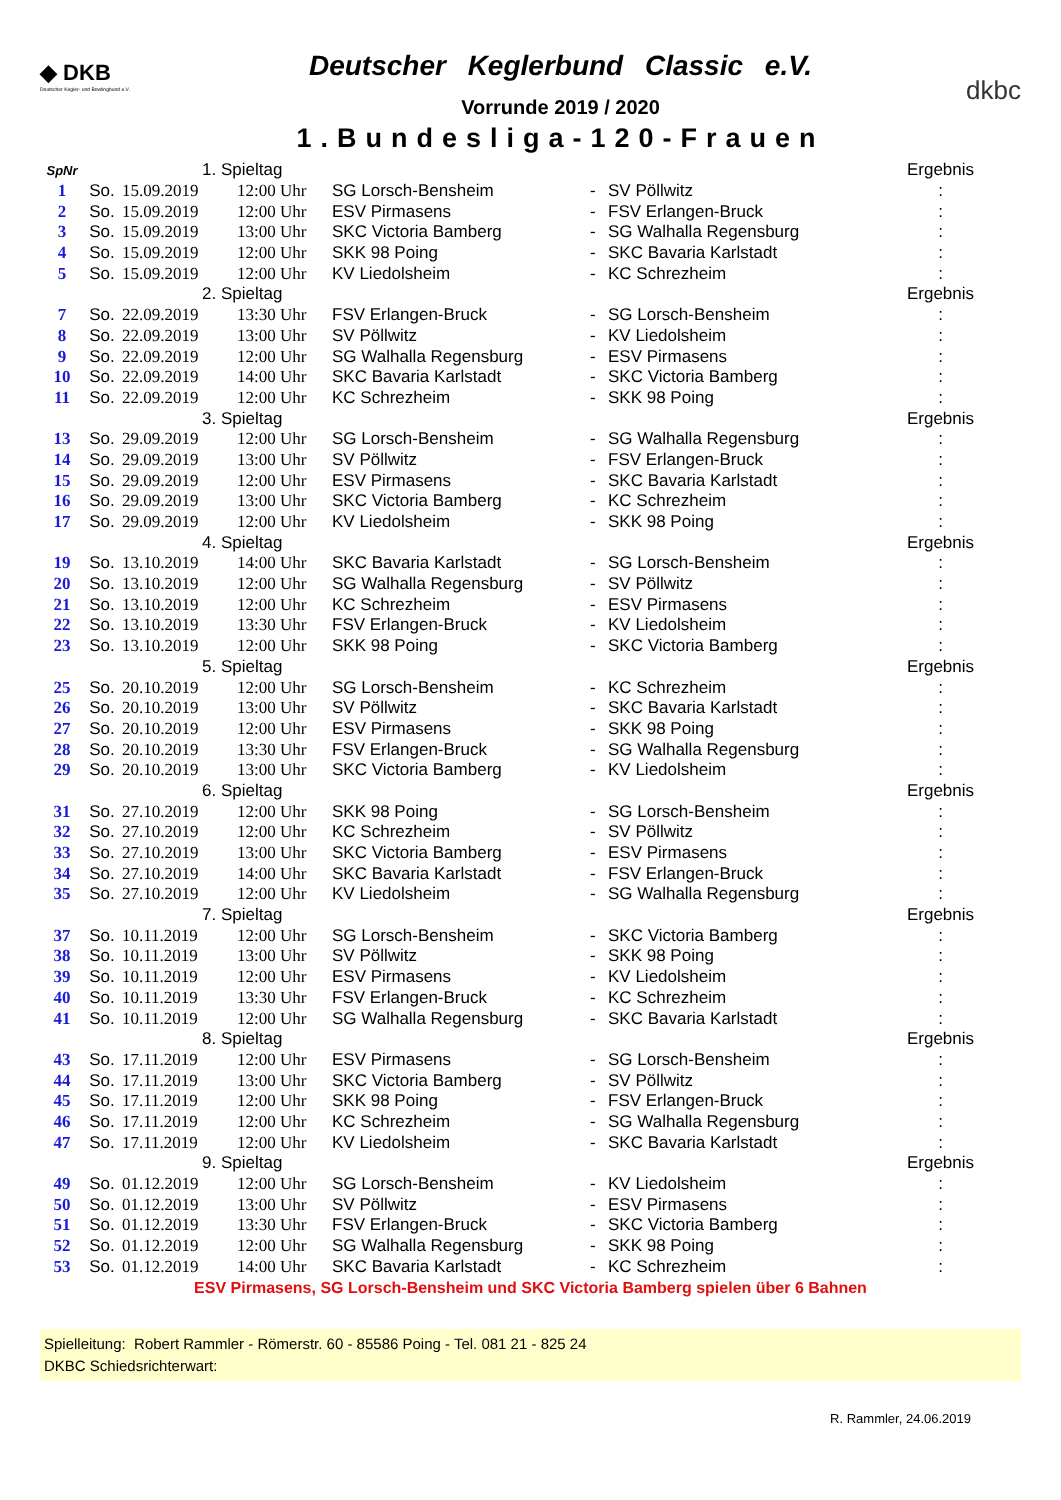◆ DKB
Deutscher Kegler- und Bowlingbund e.V.
Deutscher Keglerbund Classic e.V.
Vorrunde 2019 / 2020
1.Bundesliga-120-Frauen
dkbc
| SpNr | | 1. Spieltag | | | | | Ergebnis |
| 1 | So. | 15.09.2019 | 12:00 Uhr | SG Lorsch-Bensheim | - | SV Pöllwitz | : |
| 2 | So. | 15.09.2019 | 12:00 Uhr | ESV Pirmasens | - | FSV Erlangen-Bruck | : |
| 3 | So. | 15.09.2019 | 13:00 Uhr | SKC Victoria Bamberg | - | SG Walhalla Regensburg | : |
| 4 | So. | 15.09.2019 | 12:00 Uhr | SKK 98 Poing | - | SKC Bavaria Karlstadt | : |
| 5 | So. | 15.09.2019 | 12:00 Uhr | KV Liedolsheim | - | KC Schrezheim | : |
| | | 2. Spieltag | | | | | Ergebnis |
| 7 | So. | 22.09.2019 | 13:30 Uhr | FSV Erlangen-Bruck | - | SG Lorsch-Bensheim | : |
| 8 | So. | 22.09.2019 | 13:00 Uhr | SV Pöllwitz | - | KV Liedolsheim | : |
| 9 | So. | 22.09.2019 | 12:00 Uhr | SG Walhalla Regensburg | - | ESV Pirmasens | : |
| 10 | So. | 22.09.2019 | 14:00 Uhr | SKC Bavaria Karlstadt | - | SKC Victoria Bamberg | : |
| 11 | So. | 22.09.2019 | 12:00 Uhr | KC Schrezheim | - | SKK 98 Poing | : |
| | | 3. Spieltag | | | | | Ergebnis |
| 13 | So. | 29.09.2019 | 12:00 Uhr | SG Lorsch-Bensheim | - | SG Walhalla Regensburg | : |
| 14 | So. | 29.09.2019 | 13:00 Uhr | SV Pöllwitz | - | FSV Erlangen-Bruck | : |
| 15 | So. | 29.09.2019 | 12:00 Uhr | ESV Pirmasens | - | SKC Bavaria Karlstadt | : |
| 16 | So. | 29.09.2019 | 13:00 Uhr | SKC Victoria Bamberg | - | KC Schrezheim | : |
| 17 | So. | 29.09.2019 | 12:00 Uhr | KV Liedolsheim | - | SKK 98 Poing | : |
| | | 4. Spieltag | | | | | Ergebnis |
| 19 | So. | 13.10.2019 | 14:00 Uhr | SKC Bavaria Karlstadt | - | SG Lorsch-Bensheim | : |
| 20 | So. | 13.10.2019 | 12:00 Uhr | SG Walhalla Regensburg | - | SV Pöllwitz | : |
| 21 | So. | 13.10.2019 | 12:00 Uhr | KC Schrezheim | - | ESV Pirmasens | : |
| 22 | So. | 13.10.2019 | 13:30 Uhr | FSV Erlangen-Bruck | - | KV Liedolsheim | : |
| 23 | So. | 13.10.2019 | 12:00 Uhr | SKK 98 Poing | - | SKC Victoria Bamberg | : |
| | | 5. Spieltag | | | | | Ergebnis |
| 25 | So. | 20.10.2019 | 12:00 Uhr | SG Lorsch-Bensheim | - | KC Schrezheim | : |
| 26 | So. | 20.10.2019 | 13:00 Uhr | SV Pöllwitz | - | SKC Bavaria Karlstadt | : |
| 27 | So. | 20.10.2019 | 12:00 Uhr | ESV Pirmasens | - | SKK 98 Poing | : |
| 28 | So. | 20.10.2019 | 13:30 Uhr | FSV Erlangen-Bruck | - | SG Walhalla Regensburg | : |
| 29 | So. | 20.10.2019 | 13:00 Uhr | SKC Victoria Bamberg | - | KV Liedolsheim | : |
| | | 6. Spieltag | | | | | Ergebnis |
| 31 | So. | 27.10.2019 | 12:00 Uhr | SKK 98 Poing | - | SG Lorsch-Bensheim | : |
| 32 | So. | 27.10.2019 | 12:00 Uhr | KC Schrezheim | - | SV Pöllwitz | : |
| 33 | So. | 27.10.2019 | 13:00 Uhr | SKC Victoria Bamberg | - | ESV Pirmasens | : |
| 34 | So. | 27.10.2019 | 14:00 Uhr | SKC Bavaria Karlstadt | - | FSV Erlangen-Bruck | : |
| 35 | So. | 27.10.2019 | 12:00 Uhr | KV Liedolsheim | - | SG Walhalla Regensburg | : |
| | | 7. Spieltag | | | | | Ergebnis |
| 37 | So. | 10.11.2019 | 12:00 Uhr | SG Lorsch-Bensheim | - | SKC Victoria Bamberg | : |
| 38 | So. | 10.11.2019 | 13:00 Uhr | SV Pöllwitz | - | SKK 98 Poing | : |
| 39 | So. | 10.11.2019 | 12:00 Uhr | ESV Pirmasens | - | KV Liedolsheim | : |
| 40 | So. | 10.11.2019 | 13:30 Uhr | FSV Erlangen-Bruck | - | KC Schrezheim | : |
| 41 | So. | 10.11.2019 | 12:00 Uhr | SG Walhalla Regensburg | - | SKC Bavaria Karlstadt | : |
| | | 8. Spieltag | | | | | Ergebnis |
| 43 | So. | 17.11.2019 | 12:00 Uhr | ESV Pirmasens | - | SG Lorsch-Bensheim | : |
| 44 | So. | 17.11.2019 | 13:00 Uhr | SKC Victoria Bamberg | - | SV Pöllwitz | : |
| 45 | So. | 17.11.2019 | 12:00 Uhr | SKK 98 Poing | - | FSV Erlangen-Bruck | : |
| 46 | So. | 17.11.2019 | 12:00 Uhr | KC Schrezheim | - | SG Walhalla Regensburg | : |
| 47 | So. | 17.11.2019 | 12:00 Uhr | KV Liedolsheim | - | SKC Bavaria Karlstadt | : |
| | | 9. Spieltag | | | | | Ergebnis |
| 49 | So. | 01.12.2019 | 12:00 Uhr | SG Lorsch-Bensheim | - | KV Liedolsheim | : |
| 50 | So. | 01.12.2019 | 13:00 Uhr | SV Pöllwitz | - | ESV Pirmasens | : |
| 51 | So. | 01.12.2019 | 13:30 Uhr | FSV Erlangen-Bruck | - | SKC Victoria Bamberg | : |
| 52 | So. | 01.12.2019 | 12:00 Uhr | SG Walhalla Regensburg | - | SKK 98 Poing | : |
| 53 | So. | 01.12.2019 | 14:00 Uhr | SKC Bavaria Karlstadt | - | KC Schrezheim | : |
ESV Pirmasens, SG Lorsch-Bensheim und SKC Victoria Bamberg spielen über 6 Bahnen
Spielleitung: Robert Rammler - Römerstr. 60 - 85586 Poing - Tel. 081 21 - 825 24
DKBC Schiedsrichterwart:
R. Rammler, 24.06.2019